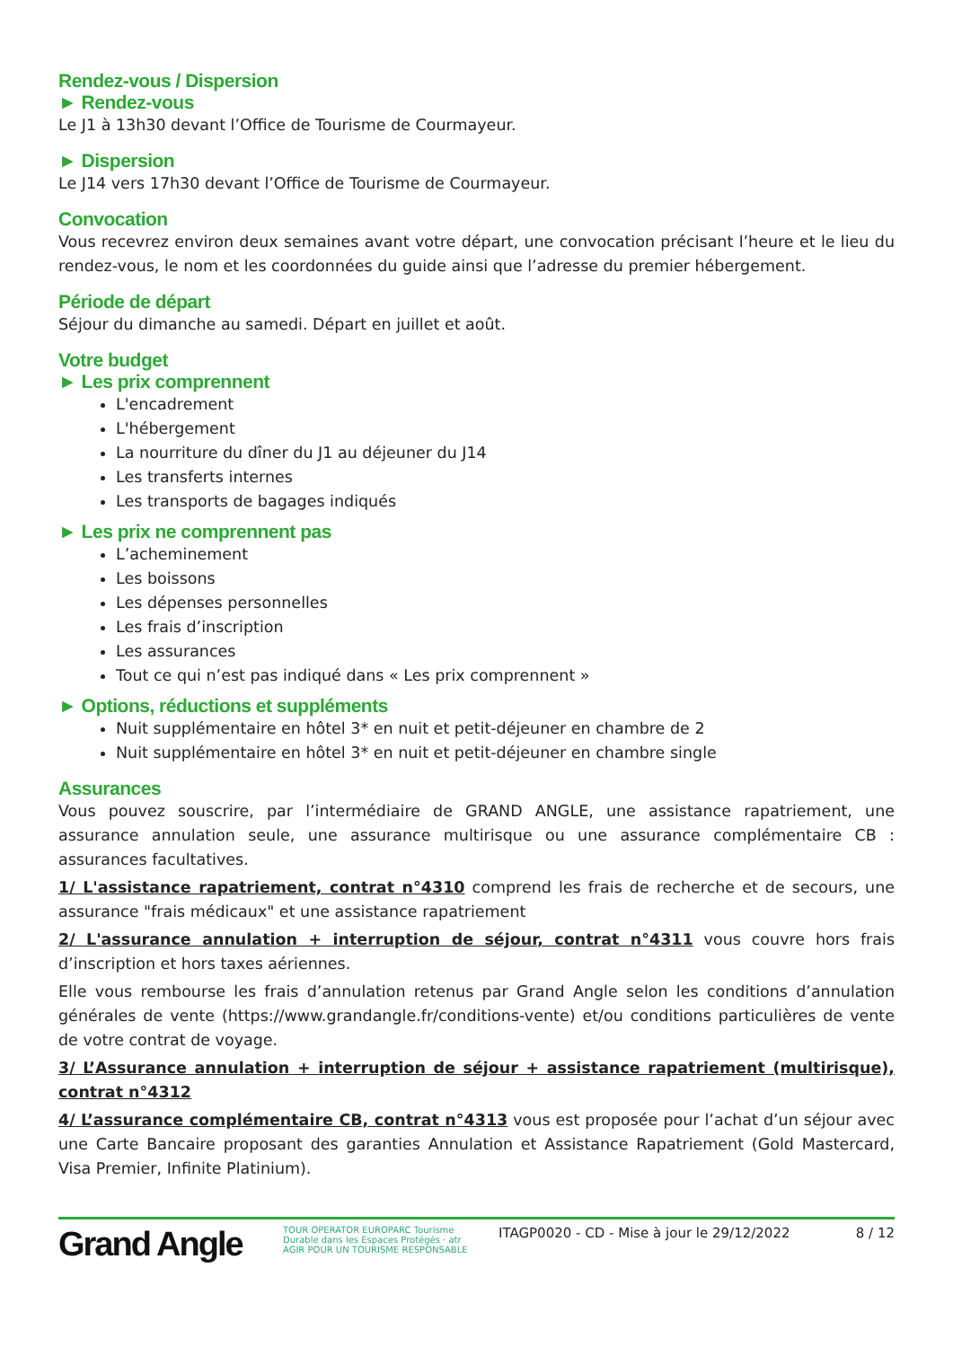Rendez-vous / Dispersion
► Rendez-vous
Le J1 à 13h30 devant l’Office de Tourisme de Courmayeur.
► Dispersion
Le J14 vers 17h30 devant l’Office de Tourisme de Courmayeur.
Convocation
Vous recevrez environ deux semaines avant votre départ, une convocation précisant l’heure et le lieu du rendez-vous, le nom et les coordonnées du guide ainsi que l’adresse du premier hébergement.
Période de départ
Séjour du dimanche au samedi. Départ en juillet et août.
Votre budget
► Les prix comprennent
L'encadrement
L'hébergement
La nourriture du dîner du J1 au déjeuner du J14
Les transferts internes
Les transports de bagages indiqués
► Les prix ne comprennent pas
L’acheminement
Les boissons
Les dépenses personnelles
Les frais d’inscription
Les assurances
Tout ce qui n’est pas indiqué dans « Les prix comprennent »
► Options, réductions et suppléments
Nuit supplémentaire en hôtel 3* en nuit et petit-déjeuner en chambre de 2
Nuit supplémentaire en hôtel 3* en nuit et petit-déjeuner en chambre single
Assurances
Vous pouvez souscrire, par l’intermédiaire de GRAND ANGLE, une assistance rapatriement, une assurance annulation seule, une assurance multirisque ou une assurance complémentaire CB : assurances facultatives.
1/ L'assistance rapatriement, contrat n°4310 comprend les frais de recherche et de secours, une assurance "frais médicaux" et une assistance rapatriement
2/ L'assurance annulation + interruption de séjour, contrat n°4311 vous couvre hors frais d’inscription et hors taxes aériennes.
Elle vous rembourse les frais d’annulation retenus par Grand Angle selon les conditions d’annulation générales de vente (https://www.grandangle.fr/conditions-vente) et/ou conditions particulières de vente de votre contrat de voyage.
3/ L’Assurance annulation + interruption de séjour + assistance rapatriement (multirisque), contrat n°4312
4/ L’assurance complémentaire CB, contrat n°4313 vous est proposée pour l’achat d’un séjour avec une Carte Bancaire proposant des garanties Annulation et Assistance Rapatriement (Gold Mastercard, Visa Premier, Infinite Platinium).
Grand Angle
TOUR OPERATOR EUROPARC Tourisme Durable dans les Espaces Protégés · atr AGIR POUR UN TOURISME RESPONSABLE
ITAGP0020 - CD - Mise à jour le 29/12/2022
8 / 12